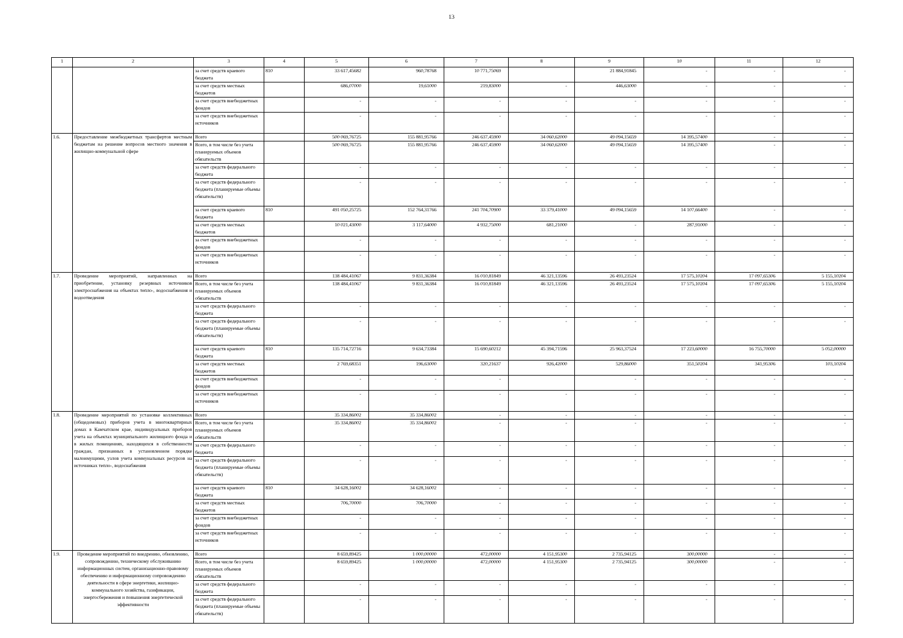13
| 1 | 2 | 3 | 4 | 5 | 6 | 7 | 8 | 9 | 10 | 11 | 12 |
| --- | --- | --- | --- | --- | --- | --- | --- | --- | --- | --- | --- |
| | | за счет средств краевого бюджета | 810 | 33 617,45682 | 960,78768 | 10 771,75069 | | 21 884,91845 | - | - | - |
| | | за счет средств местных бюджетов | | 686,07000 | 19,61000 | 219,83000 | - | 446,63000 | - | - | - |
| | | за счет средств внебюджетных фондов | | - | - | - | - | - | - | - | - |
| | | за счет средств внебюджетных источников | | - | - | - | - | - | - | - | - |
| 1.6. | Предоставление межбюджетных трансфертов местным бюджетам на решение вопросов местного значения в жилищно-коммунальной сфере | Всего | | 500 069,76725 | 155 881,95766 | 246 637,45900 | 34 060,62000 | 49 094,15659 | 14 395,57400 | - | - |
| | | Всего, в том числе без учета планируемых объемов обязательств | | 500 069,76725 | 155 881,95766 | 246 637,45900 | 34 060,62000 | 49 094,15659 | 14 395,57400 | - | - |
| | | за счет средств федерального бюджета | | - | - | - | - | - | - | - | - |
| | | за счет средств федерального бюджета (планируемые объемы обязательств) | | - | - | - | - | - | - | - | - |
| | | за счет средств краевого бюджета | 810 | 491 050,25725 | 152 764,31766 | 241 704,70900 | 33 379,41000 | 49 094,15659 | 14 107,66400 | - | - |
| | | за счет средств местных бюджетов | | 10 021,43000 | 3 117,64000 | 4 932,75000 | 681,21000 | - | 287,91000 | - | - |
| | | за счет средств внебюджетных фондов | | - | - | - | - | - | - | - | - |
| | | за счет средств внебюджетных источников | | - | - | - | - | - | - | - | - |
| 1.7. | Проведение мероприятий, направленных на приобретение, установку резервных источников электроснабжения на объектах тепло-, водоснабжения и водоотведения | Всего | | 138 484,41067 | 9 831,36384 | 16 010,81849 | 46 321,13596 | 26 493,23524 | 17 575,10204 | 17 097,65306 | 5 155,10204 |
| | | Всего, в том числе без учета планируемых объемов обязательств | | 138 484,41067 | 9 831,36384 | 16 010,81849 | 46 321,13596 | 26 493,23524 | 17 575,10204 | 17 097,65306 | 5 155,10204 |
| | | за счет средств федерального бюджета | | - | - | - | - | - | - | - | - |
| | | за счет средств федерального бюджета (планируемые объемы обязательств) | | - | - | - | - | - | - | - | - |
| | | за счет средств краевого бюджета | 810 | 135 714,72716 | 9 634,73384 | 15 690,60212 | 45 394,71596 | 25 963,37524 | 17 223,60000 | 16 755,70000 | 5 052,00000 |
| | | за счет средств местных бюджетов | | 2 769,68351 | 196,63000 | 320,21637 | 926,42000 | 529,86000 | 351,50204 | 341,95306 | 103,10204 |
| | | за счет средств внебюджетных фондов | | - | - | - | | - | - | - | - |
| | | за счет средств внебюджетных источников | | - | - | - | - | - | - | - | - |
| 1.8. | Проведение мероприятий по установке коллективных (общедомовых) приборов учета в многоквартирных домах в Камчатском крае, индивидуальных приборов учета на объектах муниципального жилищного фонда и в жилых помещениях, находящихся в собственности граждан, признанных в установленном порядке малоимущими, узлов учета коммунальных ресурсов на источниках тепло-, водоснабжения | Всего | | 35 334,86002 | 35 334,86002 | - | - | - | - | - | - |
| | | Всего, в том числе без учета планируемых объемов обязательств | | 35 334,86002 | 35 334,86002 | - | - | - | - | - | - |
| | | за счет средств федерального бюджета | | - | - | - | - | - | - | - | - |
| | | за счет средств федерального бюджета (планируемые объемы обязательств) | | - | - | - | - | - | - | - | - |
| | | за счет средств краевого бюджета | 810 | 34 628,16002 | 34 628,16002 | - | - | - | - | - | - |
| | | за счет средств местных бюджетов | | 706,70000 | 706,70000 | - | - | - | - | - | - |
| | | за счет средств внебюджетных фондов | | - | - | - | - | - | - | - | - |
| | | за счет средств внебюджетных источников | | - | - | - | - | - | - | - | - |
| 1.9. | Проведение мероприятий по внедрению, обновлению, сопровождению, техническому обслуживанию информационных систем, организационно-правовому обеспечению и информационному сопровождению деятельности в сфере энергетики, жилищно-коммунального хозяйства, газификации, энергосбережения и повышения энергетической эффективности | Всего | | 8 659,89425 | 1 000,00000 | 472,00000 | 4 151,95300 | 2 735,94125 | 300,00000 | - | - |
| | | Всего, в том числе без учета планируемых объемов обязательств | | 8 659,89425 | 1 000,00000 | 472,00000 | 4 151,95300 | 2 735,94125 | 300,00000 | - | - |
| | | за счет средств федерального бюджета | | - | - | - | - | - | - | - | - |
| | | за счет средств федерального бюджета (планируемые объемы обязательств) | | - | - | - | - | - | - | - | - |